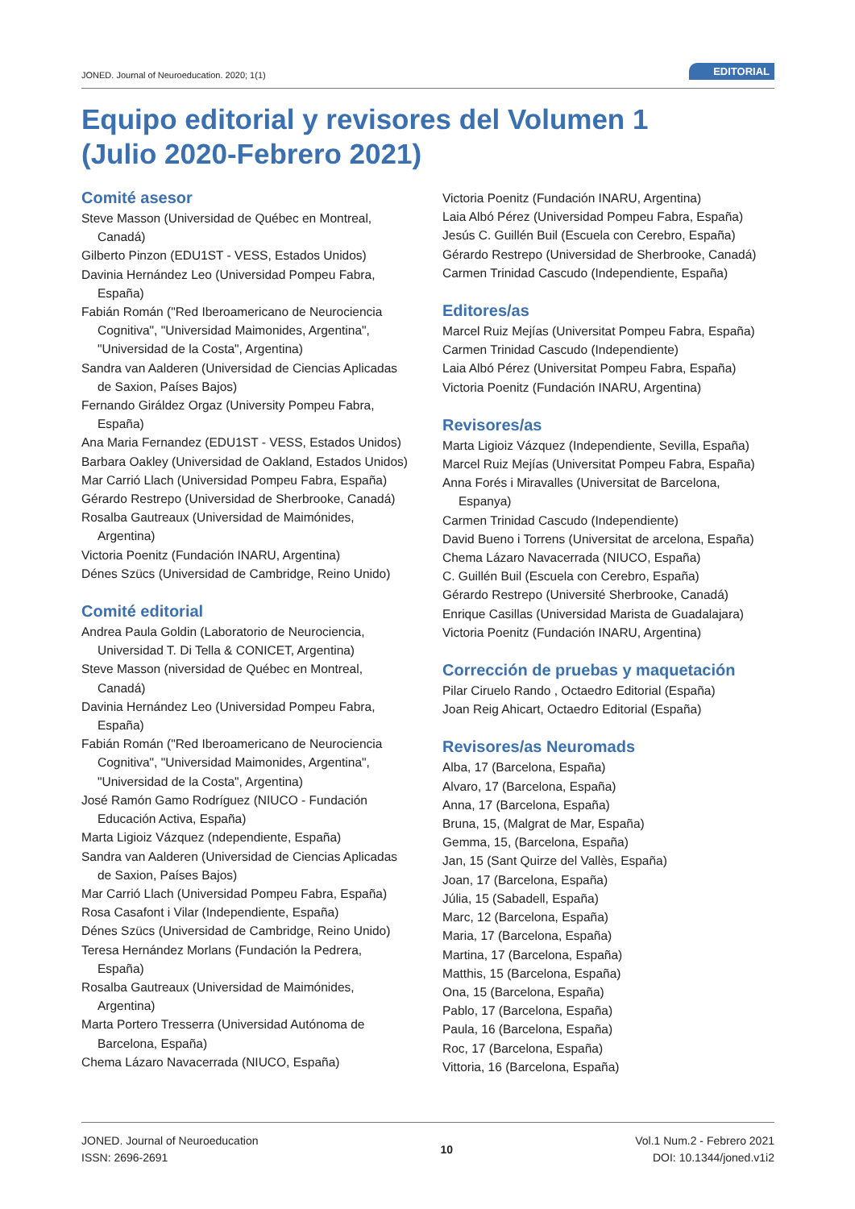JONED. Journal of Neuroeducation. 2020; 1(1) EDITORIAL
Equipo editorial y revisores del Volumen 1
(Julio 2020-Febrero 2021)
Comité asesor
Steve Masson (Universidad de Québec en Montreal, Canadá)
Gilberto Pinzon (EDU1ST - VESS, Estados Unidos)
Davinia Hernández Leo (Universidad Pompeu Fabra, España)
Fabián Román ("Red Iberoamericano de Neurociencia Cognitiva", "Universidad Maimonides, Argentina", "Universidad de la Costa", Argentina)
Sandra van Aalderen (Universidad de Ciencias Aplicadas de Saxion, Países Bajos)
Fernando Giráldez Orgaz (University Pompeu Fabra, España)
Ana Maria Fernandez (EDU1ST - VESS, Estados Unidos)
Barbara Oakley (Universidad de Oakland, Estados Unidos)
Mar Carrió Llach (Universidad Pompeu Fabra, España)
Gérardo Restrepo (Universidad de Sherbrooke, Canadá)
Rosalba Gautreaux (Universidad de Maimónides, Argentina)
Victoria Poenitz (Fundación INARU, Argentina)
Dénes Szücs (Universidad de Cambridge, Reino Unido)
Comité editorial
Andrea Paula Goldin (Laboratorio de Neurociencia, Universidad T. Di Tella & CONICET, Argentina)
Steve Masson (niversidad de Québec en Montreal, Canadá)
Davinia Hernández Leo (Universidad Pompeu Fabra, España)
Fabián Román ("Red Iberoamericano de Neurociencia Cognitiva", "Universidad Maimonides, Argentina", "Universidad de la Costa", Argentina)
José Ramón Gamo Rodríguez (NIUCO - Fundación Educación Activa, España)
Marta Ligioiz Vázquez (ndependiente, España)
Sandra van Aalderen (Universidad de Ciencias Aplicadas de Saxion, Países Bajos)
Mar Carrió Llach (Universidad Pompeu Fabra, España)
Rosa Casafont i Vilar (Independiente, España)
Dénes Szücs (Universidad de Cambridge, Reino Unido)
Teresa Hernández Morlans (Fundación la Pedrera, España)
Rosalba Gautreaux (Universidad de Maimónides, Argentina)
Marta Portero Tresserra (Universidad Autónoma de Barcelona, España)
Chema Lázaro Navacerrada (NIUCO, España)
Victoria Poenitz (Fundación INARU, Argentina)
Laia Albó Pérez (Universidad Pompeu Fabra, España)
Jesús C. Guillén Buil (Escuela con Cerebro, España)
Gérardo Restrepo (Universidad de Sherbrooke, Canadá)
Carmen Trinidad Cascudo (Independiente, España)
Editores/as
Marcel Ruiz Mejías (Universitat Pompeu Fabra, España)
Carmen Trinidad Cascudo (Independiente)
Laia Albó Pérez (Universitat Pompeu Fabra, España)
Victoria Poenitz (Fundación INARU, Argentina)
Revisores/as
Marta Ligioiz Vázquez (Independiente, Sevilla, España)
Marcel Ruiz Mejías (Universitat Pompeu Fabra, España)
Anna Forés i Miravalles (Universitat de Barcelona, Espanya)
Carmen Trinidad Cascudo (Independiente)
David Bueno i Torrens (Universitat de arcelona, España)
Chema Lázaro Navacerrada (NIUCO, España)
C. Guillén Buil (Escuela con Cerebro, España)
Gérardo Restrepo (Université Sherbrooke, Canadá)
Enrique Casillas (Universidad Marista de Guadalajara)
Victoria Poenitz (Fundación INARU, Argentina)
Corrección de pruebas y maquetación
Pilar Ciruelo Rando , Octaedro Editorial (España)
Joan Reig Ahicart, Octaedro Editorial (España)
Revisores/as Neuromads
Alba, 17 (Barcelona, España)
Alvaro, 17 (Barcelona, España)
Anna, 17 (Barcelona, España)
Bruna, 15, (Malgrat de Mar, España)
Gemma, 15, (Barcelona, España)
Jan, 15 (Sant Quirze del Vallès, España)
Joan, 17 (Barcelona, España)
Júlia, 15 (Sabadell, España)
Marc, 12 (Barcelona, España)
Maria, 17 (Barcelona, España)
Martina, 17 (Barcelona, España)
Matthis, 15 (Barcelona, España)
Ona, 15 (Barcelona, España)
Pablo, 17 (Barcelona, España)
Paula, 16 (Barcelona, España)
Roc, 17 (Barcelona, España)
Vittoria, 16 (Barcelona, España)
JONED. Journal of Neuroeducation
ISSN: 2696-2691
10 Vol.1 Num.2 - Febrero 2021
DOI: 10.1344/joned.v1i2